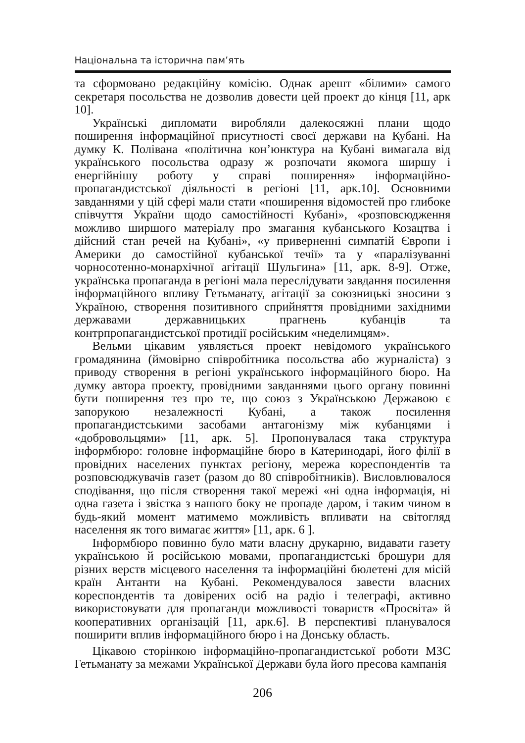Національна та історична пам’ять
та сформовано редакційну комісію. Однак арешт «білими» самого секретаря посольства не дозволив довести цей проект до кінця [11, арк 10].
Українські дипломати виробляли далекосяжні плани щодо поширення інформаційної присутності своєї держави на Кубані. На думку К. Полівана «політична кон’юнктура на Кубані вимагала від українського посольства одразу ж розпочати якомога ширшу і енергійнішу роботу у справі поширення» інформаційно-пропагандистської діяльності в регіоні [11, арк.10]. Основними завданнями у цій сфері мали стати «поширення відомостей про глибоке співчуття України щодо самостійності Кубані», «розповсюдження можливо ширшого матеріалу про змагання кубанського Козацтва і дійсний стан речей на Кубані», «у приверненні симпатій Європи і Америки до самостійної кубанської течії» та у «паралізуванні чорносотенно-монархічної агітації Шульгина» [11, арк. 8-9]. Отже, українська пропаганда в регіоні мала переслідувати завдання посилення інформаційного впливу Гетьманату, агітації за союзницькі зносини з Україною, створення позитивного сприйняття провідними західними державами державницьких прагнень кубанців та контрпропагандистської протидії російським «неделимцям».
Вельми цікавим уявляється проект невідомого українського громадянина (ймовірно співробітника посольства або журналіста) з приводу створення в регіоні українського інформаційного бюро. На думку автора проекту, провідними завданнями цього органу повинні бути поширення тез про те, що союз з Українською Державою є запорукою незалежності Кубані, а також посилення пропагандистськими засобами антагонізму між кубанцями і «добровольцями» [11, арк. 5]. Пропонувалася така структура інформбюро: головне інформаційне бюро в Катеринодарі, його філії в провідних населених пунктах регіону, мережа кореспондентів та розповсюджувачів газет (разом до 80 співробітників). Висловлювалося сподівання, що після створення такої мережі «ні одна інформація, ні одна газета і звістка з нашого боку не пропаде даром, і таким чином в будь-який момент матимемо можливість впливати на світогляд населення як того вимагає життя» [11, арк. 6 ].
Інформбюро повинно було мати власну друкарню, видавати газету українською й російською мовами, пропагандистські брошури для різних верств місцевого населення та інформаційні бюлетені для місій країн Антанти на Кубані. Рекомендувалося завести власних кореспондентів та довірених осіб на радіо і телеграфі, активно використовувати для пропаганди можливості товариств «Просвіта» й кооперативних організацій [11, арк.6]. В перспективі планувалося поширити вплив інформаційного бюро і на Донську область.
Цікавою сторінкою інформаційно-пропагандистської роботи МЗС Гетьманату за межами Української Держави була його пресова кампанія
206